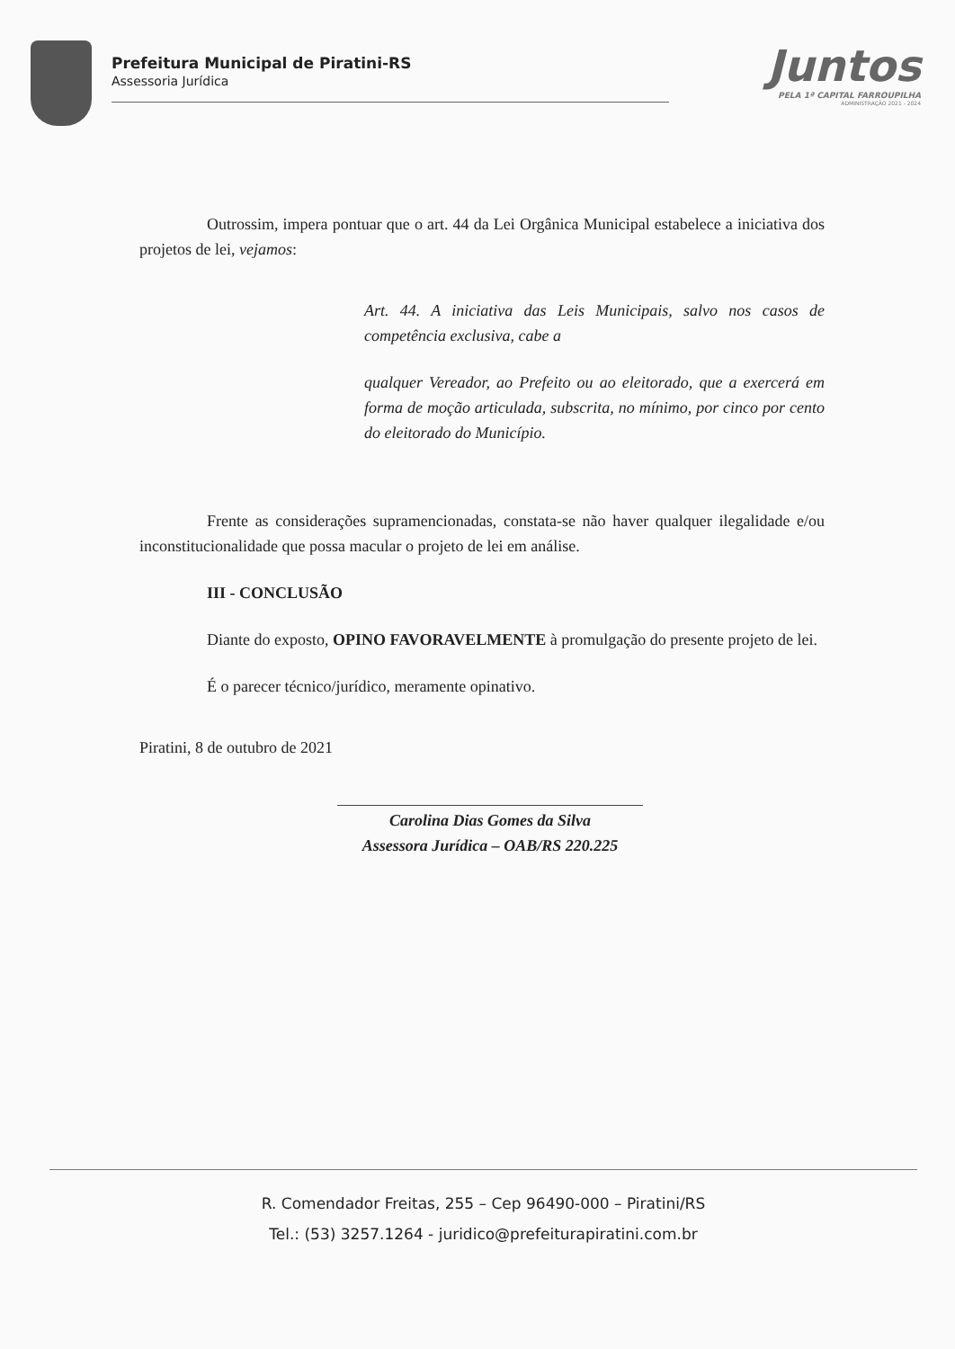Prefeitura Municipal de Piratini-RS
Assessoria Jurídica
Juntos
PELA 1ª CAPITAL FARROUPILHA
ADMINISTRAÇÃO 2021 - 2024
Outrossim, impera pontuar que o art. 44 da Lei Orgânica Municipal estabelece a iniciativa dos projetos de lei, vejamos:
Art. 44. A iniciativa das Leis Municipais, salvo nos casos de competência exclusiva, cabe a
qualquer Vereador, ao Prefeito ou ao eleitorado, que a exercerá em forma de moção articulada, subscrita, no mínimo, por cinco por cento do eleitorado do Município.
Frente as considerações supramencionadas, constata-se não haver qualquer ilegalidade e/ou inconstitucionalidade que possa macular o projeto de lei em análise.
III - CONCLUSÃO
Diante do exposto, OPINO FAVORAVELMENTE à promulgação do presente projeto de lei.
É o parecer técnico/jurídico, meramente opinativo.
Piratini, 8 de outubro de 2021
Carolina Dias Gomes da Silva
Assessora Jurídica – OAB/RS 220.225
R. Comendador Freitas, 255 – Cep 96490-000 – Piratini/RS
Tel.: (53) 3257.1264 - juridico@prefeiturapiratini.com.br